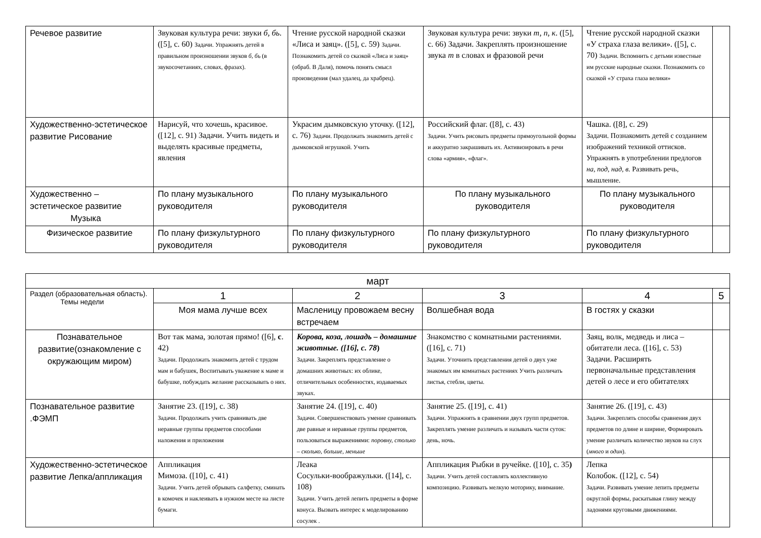| Речевое развитие | Звуковая культура речи: звуки б, бь . ([5], с. 60) Задачи. Упражнять детей в правильном произношении звуков б, бь (в звукосочетаниях, словах, фразах). | Чтение русской народной сказки «Лиса и заяц». ([5], с. 59) Задачи. Познакомить детей со сказкой «Лиса и заяц» (обраб. В Даля), помочь понять смысл произведения (мал удалец, да храбрец). | Звуковая культура речи: звуки т, п, к . ([5], с. 66) Задачи. Закреплять произношение звука т в словах и фразовой речи | Чтение русской народной сказки «У страха глаза велики». ([5], с. 70) Задачи. Вспомнить с детьми известные им русские народные сказки. Познакомить со сказкой «У страха глаза велики» | |
| Художественно-эстетическое развитие Рисование | Нарисуй, что хочешь, красивое. ([12], с. 91) Задачи. Учить видеть и выделять красивые предметы, явления | Украсим дымковскую уточку. ([12], с. 76) Задачи. Продолжать знакомить детей с дымковской игрушкой. Учить | Российский флаг. ([8], с. 43) Задачи. Учить рисовать предметы прямоугольной формы и аккуратно закрашивать их. Активизировать в речи слова «армия», «флаг». | Чашка. ([8], с. 29) Задачи. Познакомить детей с созданием изображений техникой оттисков. Упражнять в употреблении предлогов на, под, над, в. Развивать речь, мышление. | |
| Художественно – эстетическое развитие Музыка | По плану музыкального руководителя | По плану музыкального руководителя | По плану музыкального руководителя | По плану музыкального руководителя | |
| Физическое развитие | По плану физкультурного руководителя | По плану физкультурного руководителя | По плану физкультурного руководителя | По плану физкультурного руководителя | |
| март | | | | | |
| Раздел (образовательная область). Темы недели | 1 | 2 | 3 | 4 | 5 |
| | Моя мама лучше всех | Масленицу провожаем весну встречаем | Волшебная вода | В гостях у сказки | |
| Познавательное развитие(ознакомление с окружающим миром) | Вот так мама, золотая прямо! ([6], с . 42) Задачи. Продолжать знакомить детей с трудом мам и бабушек, Воспитывать уважение к маме и бабушке, побуждать желание рассказывать о них. | Корова, коза, лошадь – домашние животные. ([16], с. 78 ) Задачи. Закреплять представление о домашних животных: их облике, отличительных особенностях, издаваемых звуках. | Знакомство с комнатными растениями. ([16], с. 71) Задачи. Уточнить представления детей о двух уже знакомых им комнатных растениях Учить различать листья, стебли, цветы. | Заяц, волк, медведь и лиса – обитатели леса. ([16], с. 53) Задачи. Расширять первоначальные представления детей о лесе и его обитателях | |
| Познавательное развитие .ФЭМП | Занятие 23. ([19], с. 38) Задачи. Продолжать учить сравнивать две неравные группы предметов способами наложения и приложения | Занятие 24. ([19], с. 40) Задачи. Совершенствовать умение сравнивать две равные и неравные группы предметов, пользоваться выражениями: поровну, столько – сколько, больше, меньше | Занятие 25. ([19], с. 41) Задачи. Упражнять в сравнении двух групп предметов. Закреплять умение различать и называть части суток: день, ночь. | Занятие 26. ([19], с. 43) Задачи. Закреплять способы сравнения двух предметов по длине и ширине, Формировать умение различать количество звуков на слух ( много и один ). | |
| Художественно-эстетическое развитие Лепка/аппликация | Аппликация Мимоза. ([10], с. 41) Задачи. Учить детей обрывать салфетку, сминать в комочек и наклеивать в нужном месте на листе бумаги. | Леака Сосульки-воображульки. ([14], с. 108) Задачи. Учить детей лепить предметы в форме конуса. Вызвать интерес к моделированию сосулек . | Аппликация Рыбки в ручейке. ([10], с. 35 ) Задачи. Учить детей составлять коллективную композицию. Развивать мелкую моторику, внимание. | Лепка Колобок. ([12], с. 54) Задачи. Развивать умение лепить предметы округлой формы, раскатывая глину между ладонями круговыми движениями. | |